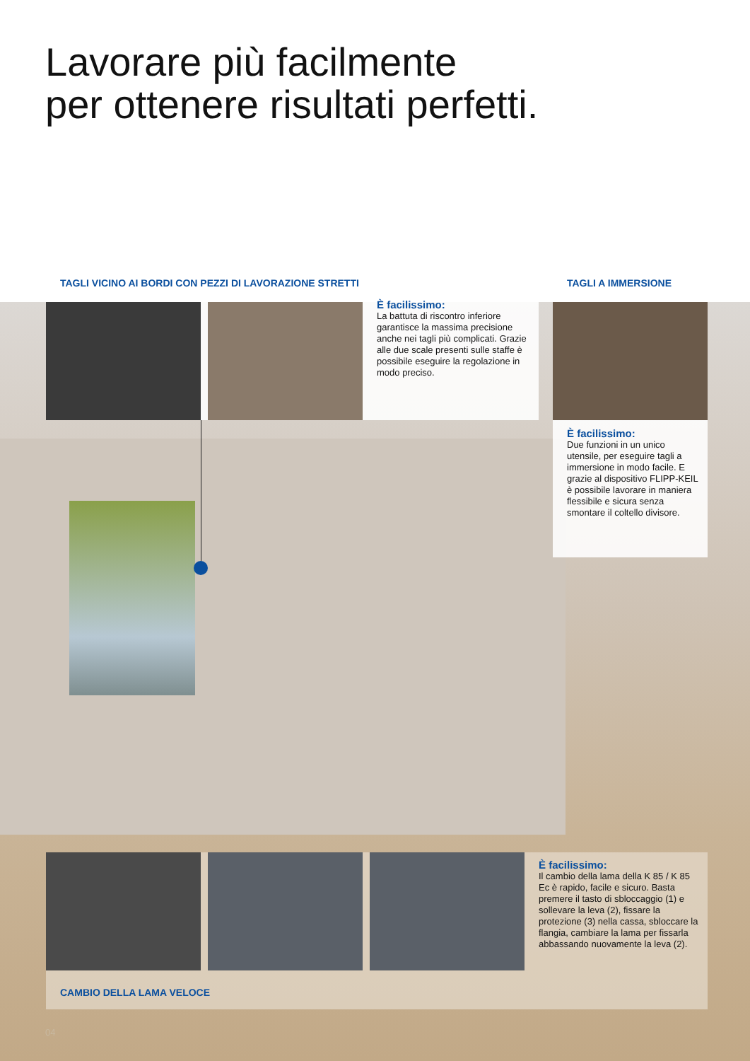Lavorare più facilmente
per ottenere risultati perfetti.
TAGLI VICINO AI BORDI CON PEZZI DI LAVORAZIONE STRETTI
È facilissimo:
La battuta di riscontro inferiore garantisce la massima precisione anche nei tagli più complicati. Grazie alle due scale presenti sulle staffe è possibile eseguire la regolazione in modo preciso.
TAGLI A IMMERSIONE
È facilissimo:
Due funzioni in un unico utensile, per eseguire tagli a immersione in modo facile. E grazie al dispositivo FLIPP-KEIL è possibile lavorare in maniera flessibile e sicura senza smontare il coltello divisore.
È facilissimo:
Il cambio della lama della K 85 / K 85 Ec è rapido, facile e sicuro. Basta premere il tasto di sbloccag­gio (1) e sollevare la leva (2), fissare la protezione (3) nella cassa, sbloc­care la flangia, cambiare la lama per fissarla abbassando nuova­mente la leva (2).
CAMBIO DELLA LAMA VELOCE
04